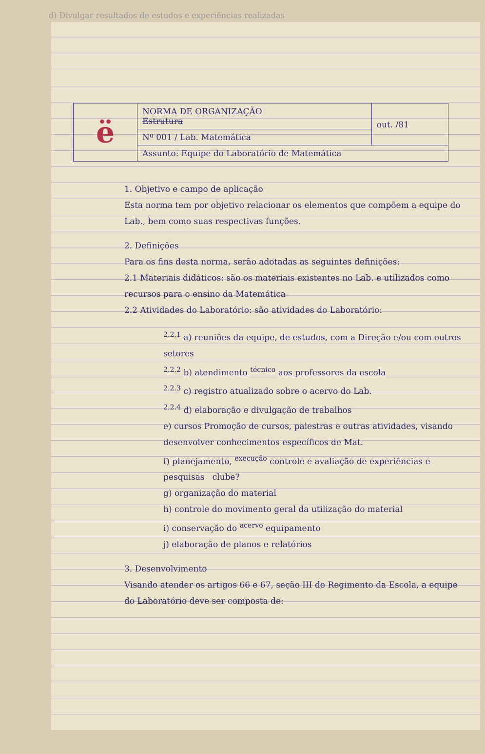d) Divulgar resultados de estudos e experiências realizadas
| ë | NORMA DE ORGANIZAÇÃO Estrutura | out. /81 |
| | Nº 001 / Lab. Matemática | |
| | Assunto: Equipe do Laboratório de Matemática | |
1. Objetivo e campo de aplicação
Esta norma tem por objetivo relacionar os elementos que compõem a equipe do Lab., bem como suas respectivas funções.
2. Definições
Para os fins desta norma, serão adotadas as seguintes definições:
2.1 Materiais didáticos: são os materiais existentes no Lab. e utilizados como recursos para o ensino da Matemática
2.2 Atividades do Laboratório: são atividades do Laboratório:
<sup>2.2.1</sup> a) reuniões da equipe, de estudos, com a Direção e/ou com outros setores
<sup>2.2.2</sup> b) atendimento <sup>técnico</sup> aos professores da escola
<sup>2.2.3</sup> c) registro atualizado sobre o acervo do Lab.
<sup>2.2.4</sup> d) elaboração e divulgação de trabalhos
e) cursos Promoção de cursos, palestras e outras atividades, visando desenvolver conhecimentos específicos de Mat.
f) planejamento, <sup>execução</sup> controle e avaliação de experiências e pesquisas clube?
g) organização do material
h) controle do movimento geral da utilização do material
i) conservação do <sup>acervo</sup> equipamento
j) elaboração de planos e relatórios
3. Desenvolvimento
Visando atender os artigos 66 e 67, seção III do Regimento da Escola, a equipe do Laboratório deve ser composta de: